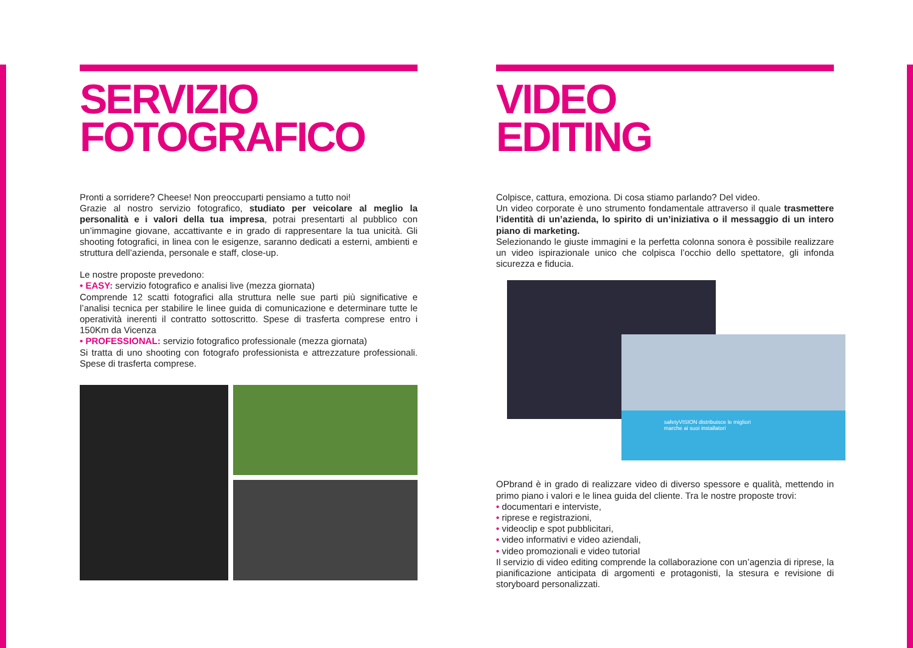SERVIZIO
FOTOGRAFICO
Pronti a sorridere? Cheese! Non preoccuparti pensiamo a tutto noi!
Grazie al nostro servizio fotografico, studiato per veicolare al meglio la personalità e i valori della tua impresa, potrai presentarti al pubblico con un’immagine giovane, accattivante e in grado di rappresentare la tua unicità. Gli shooting fotografici, in linea con le esigenze, saranno dedicati a esterni, ambienti e struttura dell’azienda, personale e staff, close-up.
Le nostre proposte prevedono:
• EASY: servizio fotografico e analisi live (mezza giornata)
Comprende 12 scatti fotografici alla struttura nelle sue parti più significative e l’analisi tecnica per stabilire le linee guida di comunicazione e determinare tutte le operatività inerenti il contratto sottoscritto. Spese di trasferta comprese entro i 150Km da Vicenza
• PROFESSIONAL: servizio fotografico professionale (mezza giornata)
Si tratta di uno shooting con fotografo professionista e attrezzature professionali. Spese di trasferta comprese.
VIDEO
EDITING
Colpisce, cattura, emoziona. Di cosa stiamo parlando? Del video.
Un video corporate è uno strumento fondamentale attraverso il quale trasmettere l’identità di un’azienda, lo spirito di un’iniziativa o il messaggio di un intero piano di marketing.
Selezionando le giuste immagini e la perfetta colonna sonora è possibile realizzare un video ispirazionale unico che colpisca l’occhio dello spettatore, gli infonda sicurezza e fiducia.
safetyVISION distribuisce le migliori
marche ai suoi installatori
OPbrand è in grado di realizzare video di diverso spessore e qualità, mettendo in primo piano i valori e le linea guida del cliente. Tra le nostre proposte trovi:
• documentari e interviste,
• riprese e registrazioni,
• videoclip e spot pubblicitari,
• video informativi e video aziendali,
• video promozionali e video tutorial
Il servizio di video editing comprende la collaborazione con un’agenzia di riprese, la pianificazione anticipata di argomenti e protagonisti, la stesura e revisione di storyboard personalizzati.